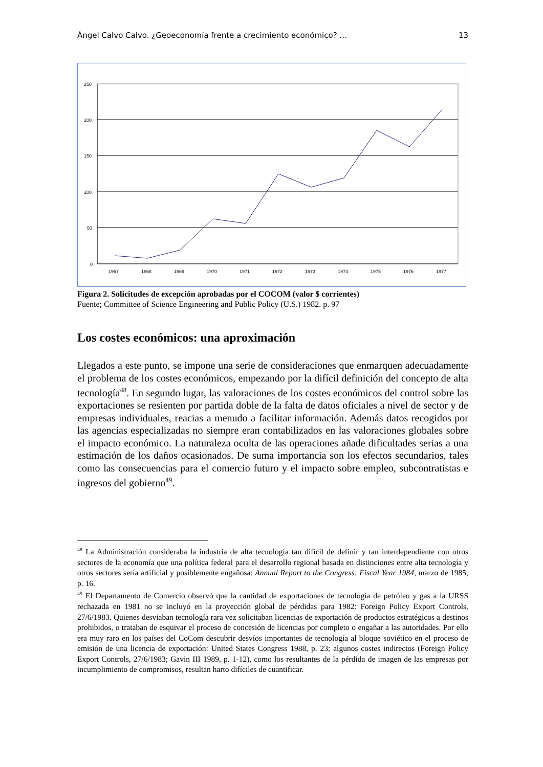Ángel Calvo Calvo. ¿Geoeconomía frente a crecimiento económico? … 13
250
200
150
100
50
0
1967
1968
1969
1970
1971
1972
1973
1974
1975
1976
1977
Figura 2. Solicitudes de excepción aprobadas por el COCOM (valor $ corrientes)
Fuente; Committee of Science Engineering and Public Policy (U.S.) 1982. p. 97
Los costes económicos: una aproximación
Llegados a este punto, se impone una serie de consideraciones que enmarquen adecuadamente el problema de los costes económicos, empezando por la difícil definición del concepto de alta tecnología<sup>48</sup>. En segundo lugar, las valoraciones de los costes económicos del control sobre las exportaciones se resienten por partida doble de la falta de datos oficiales a nivel de sector y de empresas individuales, reacias a menudo a facilitar información. Además datos recogidos por las agencias especializadas no siempre eran contabilizados en las valoraciones globales sobre el impacto económico. La naturaleza oculta de las operaciones añade dificultades serias a una estimación de los daños ocasionados. De suma importancia son los efectos secundarios, tales como las consecuencias para el comercio futuro y el impacto sobre empleo, subcontratistas e ingresos del gobierno<sup>49</sup>.
<sup>48</sup> La Administración consideraba la industria de alta tecnología tan difícil de definir y tan interdependiente con otros sectores de la economía que una política federal para el desarrollo regional basada en distinciones entre alta tecnología y otros sectores sería artificial y posiblemente engañosa: Annual Report to the Congress: Fiscal Year 1984, marzo de 1985, p. 16.
<sup>49</sup> El Departamento de Comercio observó que la cantidad de exportaciones de tecnología de petróleo y gas a la URSS rechazada en 1981 no se incluyó en la proyección global de pérdidas para 1982: Foreign Policy Export Controls, 27/6/1983. Quienes desviaban tecnología rara vez solicitaban licencias de exportación de productos estratégicos a destinos prohibidos, o trataban de esquivar el proceso de concesión de licencias por completo o engañar a las autoridades. Por ello era muy raro en los países del CoCom descubrir desvíos importantes de tecnología al bloque soviético en el proceso de emisión de una licencia de exportación: United States Congress 1988, p. 23; algunos costes indirectos (Foreign Policy Export Controls, 27/6/1983; Gavin III 1989, p. 1-12), como los resultantes de la pérdida de imagen de las empresas por incumplimiento de compromisos, resultan harto difíciles de cuantificar.